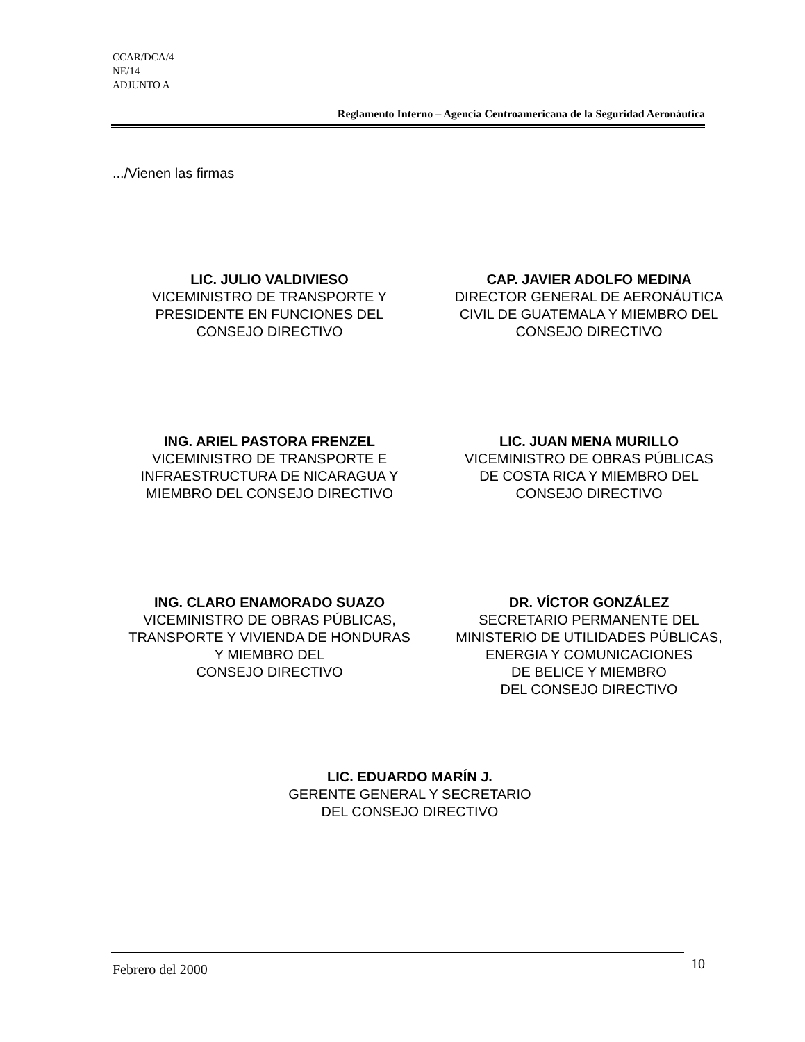CCAR/DCA/4
NE/14
ADJUNTO A
Reglamento Interno – Agencia Centroamericana de la Seguridad Aeronáutica
.../Vienen las firmas
LIC. JULIO VALDIVIESO
VICEMINISTRO DE TRANSPORTE Y
PRESIDENTE EN FUNCIONES DEL
CONSEJO DIRECTIVO
CAP. JAVIER ADOLFO MEDINA
DIRECTOR GENERAL DE AERONÁUTICA
CIVIL DE GUATEMALA Y MIEMBRO DEL
CONSEJO DIRECTIVO
ING. ARIEL PASTORA FRENZEL
VICEMINISTRO DE TRANSPORTE E
INFRAESTRUCTURA DE NICARAGUA Y
MIEMBRO DEL CONSEJO DIRECTIVO
LIC. JUAN MENA MURILLO
VICEMINISTRO DE OBRAS PÚBLICAS
DE COSTA RICA Y MIEMBRO DEL
CONSEJO DIRECTIVO
ING. CLARO ENAMORADO SUAZO
VICEMINISTRO DE OBRAS PÚBLICAS,
TRANSPORTE Y VIVIENDA DE HONDURAS
Y MIEMBRO DEL
CONSEJO DIRECTIVO
DR. VÍCTOR GONZÁLEZ
SECRETARIO PERMANENTE DEL
MINISTERIO DE UTILIDADES PÚBLICAS,
ENERGIA Y COMUNICACIONES
DE BELICE Y MIEMBRO
DEL CONSEJO DIRECTIVO
LIC. EDUARDO MARÍN J.
GERENTE GENERAL Y SECRETARIO
DEL CONSEJO DIRECTIVO
Febrero del 2000 10